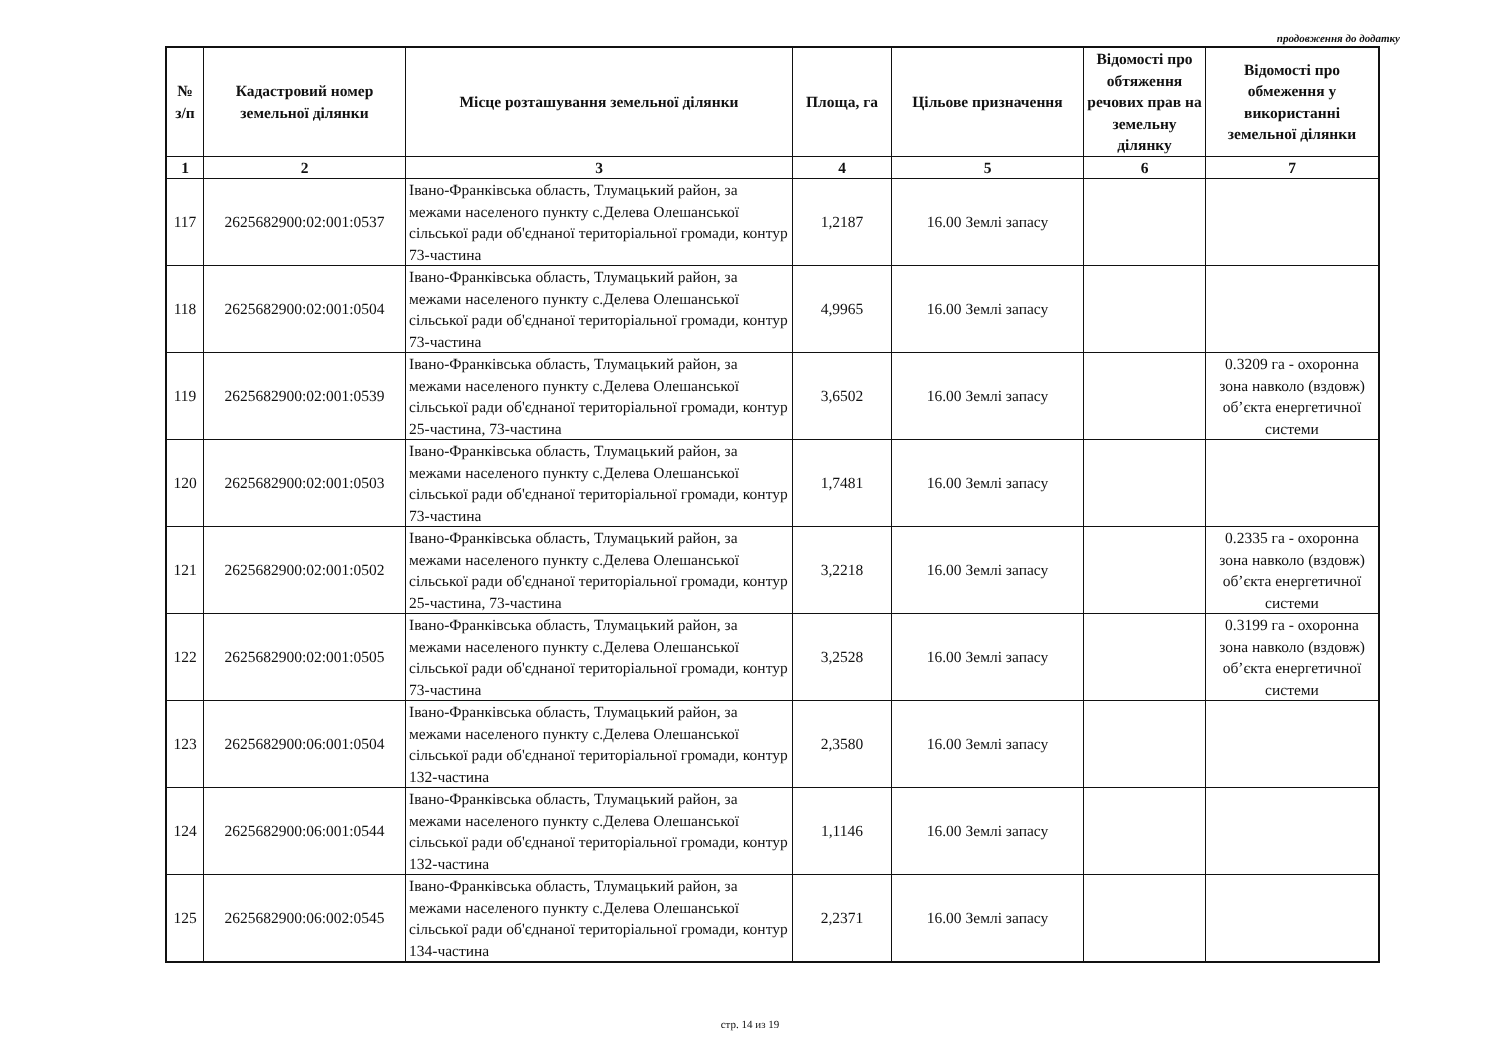продовження до додатку
| № з/п | Кадастровий номер земельної ділянки | Місце розташування земельної ділянки | Площа, га | Цільове призначення | Відомості про обтяження речових прав на земельну ділянку | Відомості про обмеження у використанні земельної ділянки |
| --- | --- | --- | --- | --- | --- | --- |
| 1 | 2 | 3 | 4 | 5 | 6 | 7 |
| 117 | 2625682900:02:001:0537 | Івано-Франківська область, Тлумацький район, за межами населеного пункту с.Делева Олешанської сільської ради об'єднаної територіальної громади, контур 73-частина | 1,2187 | 16.00 Землі запасу | | |
| 118 | 2625682900:02:001:0504 | Івано-Франківська область, Тлумацький район, за межами населеного пункту с.Делева Олешанської сільської ради об'єднаної територіальної громади, контур 73-частина | 4,9965 | 16.00 Землі запасу | | |
| 119 | 2625682900:02:001:0539 | Івано-Франківська область, Тлумацький район, за межами населеного пункту с.Делева Олешанської сільської ради об'єднаної територіальної громади, контур 25-частина, 73-частина | 3,6502 | 16.00 Землі запасу | | 0.3209 га - охоронна зона навколо (вздовж) об’єкта енергетичної системи |
| 120 | 2625682900:02:001:0503 | Івано-Франківська область, Тлумацький район, за межами населеного пункту с.Делева Олешанської сільської ради об'єднаної територіальної громади, контур 73-частина | 1,7481 | 16.00 Землі запасу | | |
| 121 | 2625682900:02:001:0502 | Івано-Франківська область, Тлумацький район, за межами населеного пункту с.Делева Олешанської сільської ради об'єднаної територіальної громади, контур 25-частина, 73-частина | 3,2218 | 16.00 Землі запасу | | 0.2335 га - охоронна зона навколо (вздовж) об’єкта енергетичної системи |
| 122 | 2625682900:02:001:0505 | Івано-Франківська область, Тлумацький район, за межами населеного пункту с.Делева Олешанської сільської ради об'єднаної територіальної громади, контур 73-частина | 3,2528 | 16.00 Землі запасу | | 0.3199 га - охоронна зона навколо (вздовж) об’єкта енергетичної системи |
| 123 | 2625682900:06:001:0504 | Івано-Франківська область, Тлумацький район, за межами населеного пункту с.Делева Олешанської сільської ради об'єднаної територіальної громади, контур 132-частина | 2,3580 | 16.00 Землі запасу | | |
| 124 | 2625682900:06:001:0544 | Івано-Франківська область, Тлумацький район, за межами населеного пункту с.Делева Олешанської сільської ради об'єднаної територіальної громади, контур 132-частина | 1,1146 | 16.00 Землі запасу | | |
| 125 | 2625682900:06:002:0545 | Івано-Франківська область, Тлумацький район, за межами населеного пункту с.Делева Олешанської сільської ради об'єднаної територіальної громади, контур 134-частина | 2,2371 | 16.00 Землі запасу | | |
стр. 14 из 19